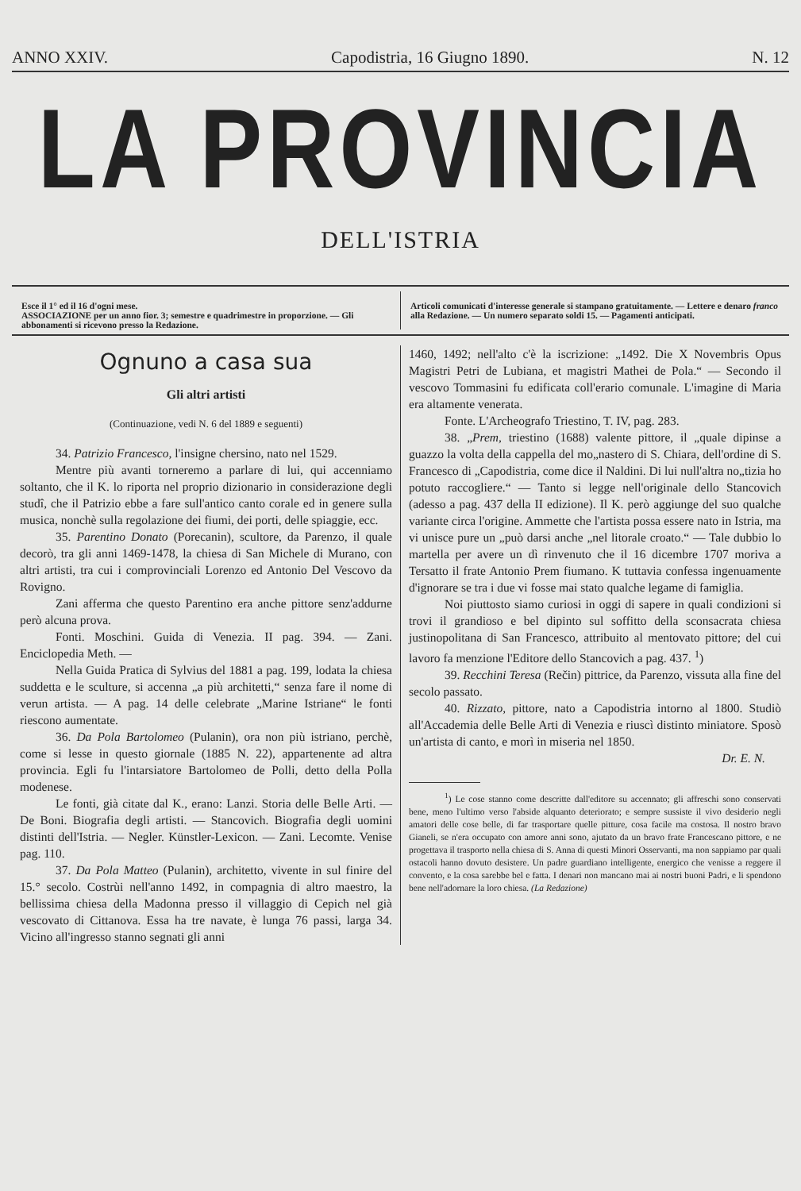ANNO XXIV. Capodistria, 16 Giugno 1890. N. 12
LA PROVINCIA
DELL'ISTRIA
Esce il 1° ed il 16 d'ogni mese.
ASSOCIAZIONE per un anno fior. 3; semestre e quadrimestre in proporzione. — Gli abbonamenti si ricevono presso la Redazione.
Articoli comunicati d'interesse generale si stampano gratuitamente. — Lettere e denaro franco alla Redazione. — Un numero separato soldi 15. — Pagamenti anticipati.
Ognuno a casa sua
Gli altri artisti
(Continuazione, vedi N. 6 del 1889 e seguenti)
34. Patrizio Francesco, l'insigne chersino, nato nel 1529.
Mentre più avanti torneremo a parlare di lui, qui accenniamo soltanto, che il K. lo riporta nel proprio dizionario in considerazione degli studî, che il Patrizio ebbe a fare sull'antico canto corale ed in genere sulla musica, nonchè sulla regolazione dei fiumi, dei porti, delle spiaggie, ecc.
35. Parentino Donato (Porecanin), scultore, da Parenzo, il quale decorò, tra gli anni 1469-1478, la chiesa di San Michele di Murano, con altri artisti, tra cui i comprovinciali Lorenzo ed Antonio Del Vescovo da Rovigno.
Zani afferma che questo Parentino era anche pittore senz'addurne però alcuna prova.
Fonti. Moschini. Guida di Venezia. II pag. 394. — Zani. Enciclopedia Meth. —
Nella Guida Pratica di Sylvius del 1881 a pag. 199, lodata la chiesa suddetta e le sculture, si accenna „a più architetti,“ senza fare il nome di verun artista. — A pag. 14 delle celebrate „Marine Istriane“ le fonti riescono aumentate.
36. Da Pola Bartolomeo (Pulanin), ora non più istriano, perchè, come si lesse in questo giornale (1885 N. 22), appartenente ad altra provincia. Egli fu l'intarsiatore Bartolomeo de Polli, detto della Polla modenese.
Le fonti, già citate dal K., erano: Lanzi. Storia delle Belle Arti. — De Boni. Biografia degli artisti. — Stancovich. Biografia degli uomini distinti dell'Istria. — Negler. Künstler-Lexicon. — Zani. Lecomte. Venise pag. 110.
37. Da Pola Matteo (Pulanin), architetto, vivente in sul finire del 15.° secolo. Costrùi nell'anno 1492, in compagnia di altro maestro, la bellissima chiesa della Madonna presso il villaggio di Cepich nel già vescovato di Cittanova. Essa ha tre navate, è lunga 76 passi, larga 34. Vicino all'ingresso stanno segnati gli anni
1460, 1492; nell'alto c'è la iscrizione: „1492. Die X Novembris Opus Magistri Petri de Lubiana, et magistri Mathei de Pola.“ — Secondo il vescovo Tommasini fu edificata coll'erario comunale. L'imagine di Maria era altamente venerata.
Fonte. L'Archeografo Triestino, T. IV, pag. 283.
38. „Prem, triestino (1688) valente pittore, il „quale dipinse a guazzo la volta della cappella del mo„nastero di S. Chiara, dell'ordine di S. Francesco di „Capodistria, come dice il Naldini. Di lui null'altra no„tizia ho potuto raccogliere.“ — Tanto si legge nell'originale dello Stancovich (adesso a pag. 437 della II edizione). Il K. però aggiunge del suo qualche variante circa l'origine. Ammette che l'artista possa essere nato in Istria, ma vi unisce pure un „può darsi anche „nel litorale croato.“ — Tale dubbio lo martella per avere un dì rinvenuto che il 16 dicembre 1707 moriva a Tersatto il frate Antonio Prem fiumano. K tuttavia confessa ingenuamente d'ignorare se tra i due vi fosse mai stato qualche legame di famiglia.
Noi piuttosto siamo curiosi in oggi di sapere in quali condizioni si trovi il grandioso e bel dipinto sul soffitto della sconsacrata chiesa justinopolitana di San Francesco, attribuito al mentovato pittore; del cui lavoro fa menzione l'Editore dello Stancovich a pag. 437. <sup>1</sup>)
39. Recchini Teresa (Rečin) pittrice, da Parenzo, vissuta alla fine del secolo passato.
40. Rizzato, pittore, nato a Capodistria intorno al 1800. Studiò all'Accademia delle Belle Arti di Venezia e riuscì distinto miniatore. Sposò un'artista di canto, e morì in miseria nel 1850.
Dr. E. N.
<sup>1</sup>) Le cose stanno come descritte dall'editore su accennato; gli affreschi sono conservati bene, meno l'ultimo verso l'abside alquanto deteriorato; e sempre sussiste il vivo desiderio negli amatori delle cose belle, di far trasportare quelle pitture, cosa facile ma costosa. Il nostro bravo Gianeli, se n'era occupato con amore anni sono, ajutato da un bravo frate Francescano pittore, e ne progettava il trasporto nella chiesa di S. Anna di questi Minori Osservanti, ma non sappiamo par quali ostacoli hanno dovuto desistere. Un padre guardiano intelligente, energico che venisse a reggere il convento, e la cosa sarebbe bel e fatta. I denari non mancano mai ai nostri buoni Padri, e li spendono bene nell'adornare la loro chiesa. (La Redazione)